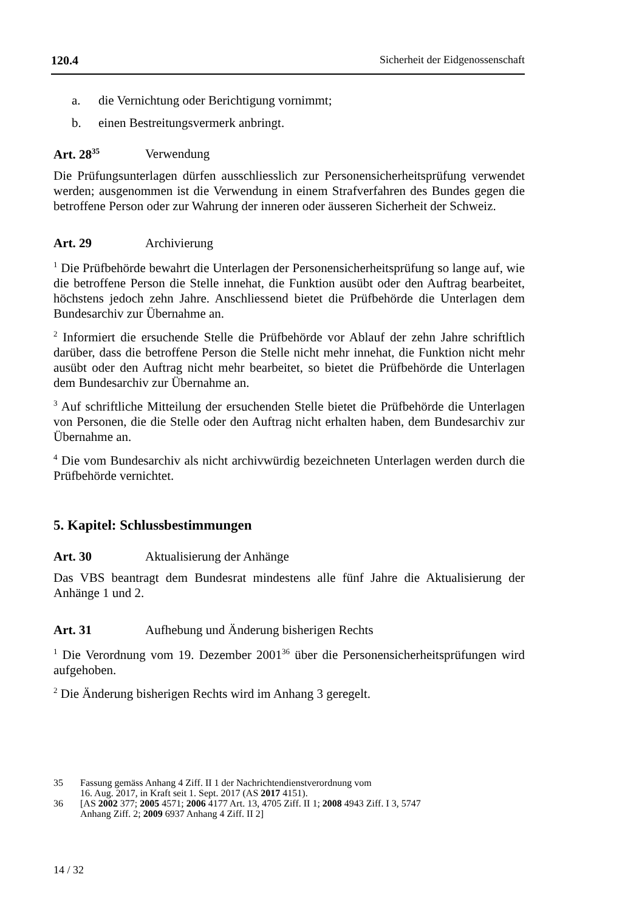120.4 Sicherheit der Eidgenossenschaft
a. die Vernichtung oder Berichtigung vornimmt;
b. einen Bestreitungsvermerk anbringt.
Art. 28<sup>35</sup> Verwendung
Die Prüfungsunterlagen dürfen ausschliesslich zur Personensicherheitsprüfung verwendet werden; ausgenommen ist die Verwendung in einem Strafverfahren des Bundes gegen die betroffene Person oder zur Wahrung der inneren oder äusseren Sicherheit der Schweiz.
Art. 29 Archivierung
<sup>1</sup> Die Prüfbehörde bewahrt die Unterlagen der Personensicherheitsprüfung so lange auf, wie die betroffene Person die Stelle innehat, die Funktion ausübt oder den Auftrag bearbeitet, höchstens jedoch zehn Jahre. Anschliessend bietet die Prüfbehörde die Unterlagen dem Bundesarchiv zur Übernahme an.
<sup>2</sup> Informiert die ersuchende Stelle die Prüfbehörde vor Ablauf der zehn Jahre schriftlich darüber, dass die betroffene Person die Stelle nicht mehr innehat, die Funktion nicht mehr ausübt oder den Auftrag nicht mehr bearbeitet, so bietet die Prüfbehörde die Unterlagen dem Bundesarchiv zur Übernahme an.
<sup>3</sup> Auf schriftliche Mitteilung der ersuchenden Stelle bietet die Prüfbehörde die Unterlagen von Personen, die die Stelle oder den Auftrag nicht erhalten haben, dem Bundesarchiv zur Übernahme an.
<sup>4</sup> Die vom Bundesarchiv als nicht archivwürdig bezeichneten Unterlagen werden durch die Prüfbehörde vernichtet.
5. Kapitel: Schlussbestimmungen
Art. 30 Aktualisierung der Anhänge
Das VBS beantragt dem Bundesrat mindestens alle fünf Jahre die Aktualisierung der Anhänge 1 und 2.
Art. 31 Aufhebung und Änderung bisherigen Rechts
<sup>1</sup> Die Verordnung vom 19. Dezember 2001<sup>36</sup> über die Personensicherheitsprüfungen wird aufgehoben.
<sup>2</sup> Die Änderung bisherigen Rechts wird im Anhang 3 geregelt.
35 Fassung gemäss Anhang 4 Ziff. II 1 der Nachrichtendienstverordnung vom
16. Aug. 2017, in Kraft seit 1. Sept. 2017 (AS 2017 4151).
36 [AS 2002 377; 2005 4571; 2006 4177 Art. 13, 4705 Ziff. II 1; 2008 4943 Ziff. I 3, 5747
Anhang Ziff. 2; 2009 6937 Anhang 4 Ziff. II 2]
14 / 32